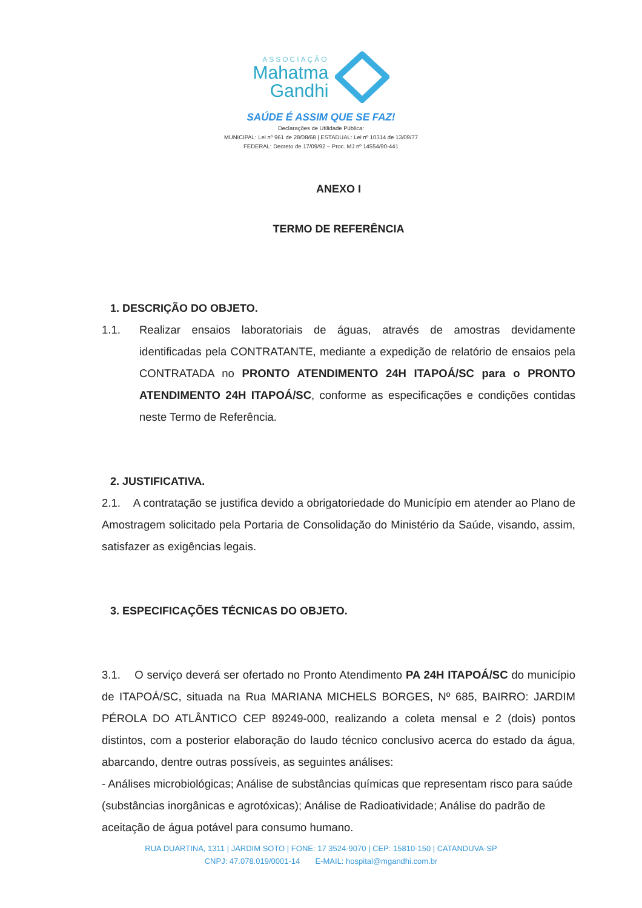ASSOCIAÇÃO
Mahatma
Gandhi
SAÚDE É ASSIM QUE SE FAZ!
Declarações de Utilidade Pública:
MUNICIPAL: Lei nº 961 de 28/08/68 | ESTADUAL: Lei nº 10314 de 13/09/77
FEDERAL: Decreto de 17/09/92 – Proc. MJ nº 14554/90-441
ANEXO I
TERMO DE REFERÊNCIA
1. DESCRIÇÃO DO OBJETO.
1.1. Realizar ensaios laboratoriais de águas, através de amostras devidamente identificadas pela CONTRATANTE, mediante a expedição de relatório de ensaios pela CONTRATADA no PRONTO ATENDIMENTO 24H ITAPOÁ/SC para o PRONTO ATENDIMENTO 24H ITAPOÁ/SC, conforme as especificações e condições contidas neste Termo de Referência.
2. JUSTIFICATIVA.
2.1. A contratação se justifica devido a obrigatoriedade do Município em atender ao Plano de Amostragem solicitado pela Portaria de Consolidação do Ministério da Saúde, visando, assim, satisfazer as exigências legais.
3. ESPECIFICAÇÕES TÉCNICAS DO OBJETO.
3.1. O serviço deverá ser ofertado no Pronto Atendimento PA 24H ITAPOÁ/SC do município de ITAPOÁ/SC, situada na Rua MARIANA MICHELS BORGES, Nº 685, BAIRRO: JARDIM PÉROLA DO ATLÂNTICO CEP 89249-000, realizando a coleta mensal e 2 (dois) pontos distintos, com a posterior elaboração do laudo técnico conclusivo acerca do estado da água, abarcando, dentre outras possíveis, as seguintes análises:
- Análises microbiológicas; Análise de substâncias químicas que representam risco para saúde (substâncias inorgânicas e agrotóxicas); Análise de Radioatividade; Análise do padrão de aceitação de água potável para consumo humano.
RUA DUARTINA, 1311 | JARDIM SOTO | FONE: 17 3524-9070 | CEP: 15810-150 | CATANDUVA-SP
CNPJ: 47.078.019/0001-14 E-MAIL: hospital@mgandhi.com.br